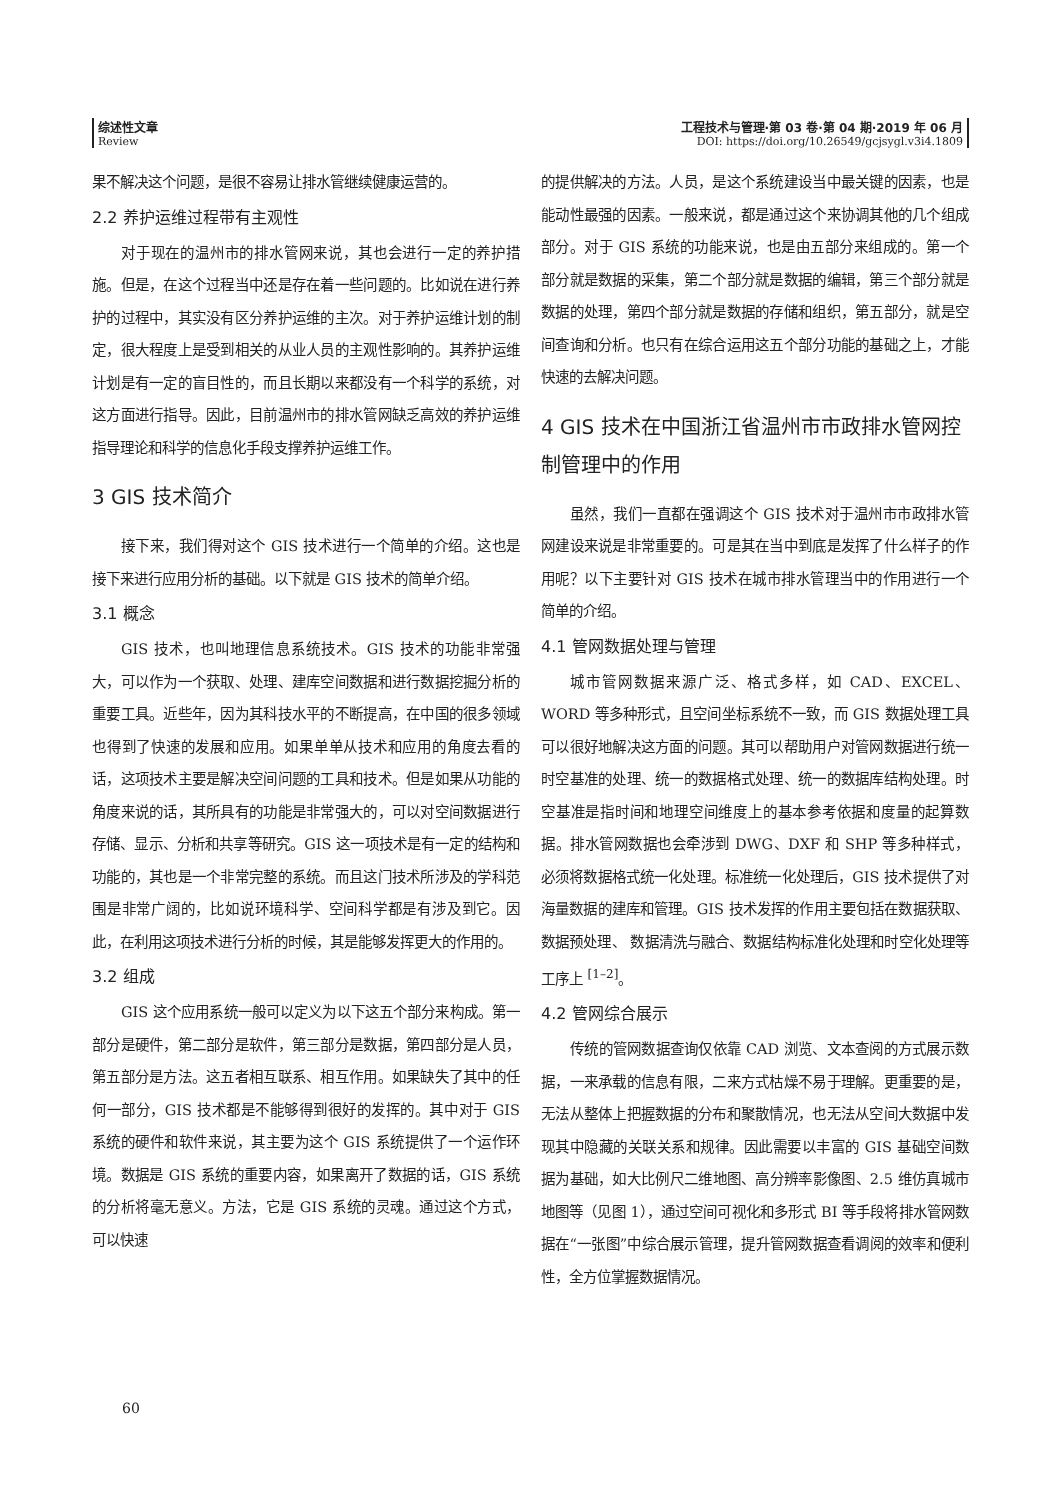综述性文章
Review
工程技术与管理·第 03 卷·第 04 期·2019 年 06 月
DOI: https://doi.org/10.26549/gcjsygl.v3i4.1809
果不解决这个问题，是很不容易让排水管继续健康运营的。
2.2 养护运维过程带有主观性
对于现在的温州市的排水管网来说，其也会进行一定的养护措施。但是，在这个过程当中还是存在着一些问题的。比如说在进行养护的过程中，其实没有区分养护运维的主次。对于养护运维计划的制定，很大程度上是受到相关的从业人员的主观性影响的。其养护运维计划是有一定的盲目性的，而且长期以来都没有一个科学的系统，对这方面进行指导。因此，目前温州市的排水管网缺乏高效的养护运维指导理论和科学的信息化手段支撑养护运维工作。
3 GIS 技术简介
接下来，我们得对这个 GIS 技术进行一个简单的介绍。这也是接下来进行应用分析的基础。以下就是 GIS 技术的简单介绍。
3.1 概念
GIS 技术，也叫地理信息系统技术。GIS 技术的功能非常强大，可以作为一个获取、处理、建库空间数据和进行数据挖掘分析的重要工具。近些年，因为其科技水平的不断提高，在中国的很多领域也得到了快速的发展和应用。如果单单从技术和应用的角度去看的话，这项技术主要是解决空间问题的工具和技术。但是如果从功能的角度来说的话，其所具有的功能是非常强大的，可以对空间数据进行存储、显示、分析和共享等研究。GIS 这一项技术是有一定的结构和功能的，其也是一个非常完整的系统。而且这门技术所涉及的学科范围是非常广阔的，比如说环境科学、空间科学都是有涉及到它。因此，在利用这项技术进行分析的时候，其是能够发挥更大的作用的。
3.2 组成
GIS 这个应用系统一般可以定义为以下这五个部分来构成。第一部分是硬件，第二部分是软件，第三部分是数据，第四部分是人员，第五部分是方法。这五者相互联系、相互作用。如果缺失了其中的任何一部分，GIS 技术都是不能够得到很好的发挥的。其中对于 GIS 系统的硬件和软件来说，其主要为这个 GIS 系统提供了一个运作环境。数据是 GIS 系统的重要内容，如果离开了数据的话，GIS 系统的分析将毫无意义。方法，它是 GIS 系统的灵魂。通过这个方式，可以快速
的提供解决的方法。人员，是这个系统建设当中最关键的因素，也是能动性最强的因素。一般来说，都是通过这个来协调其他的几个组成部分。对于 GIS 系统的功能来说，也是由五部分来组成的。第一个部分就是数据的采集，第二个部分就是数据的编辑，第三个部分就是数据的处理，第四个部分就是数据的存储和组织，第五部分，就是空间查询和分析。也只有在综合运用这五个部分功能的基础之上，才能快速的去解决问题。
4 GIS 技术在中国浙江省温州市市政排水管网控制管理中的作用
虽然，我们一直都在强调这个 GIS 技术对于温州市市政排水管网建设来说是非常重要的。可是其在当中到底是发挥了什么样子的作用呢？以下主要针对 GIS 技术在城市排水管理当中的作用进行一个简单的介绍。
4.1 管网数据处理与管理
城市管网数据来源广泛、格式多样，如 CAD、EXCEL、WORD 等多种形式，且空间坐标系统不一致，而 GIS 数据处理工具可以很好地解决这方面的问题。其可以帮助用户对管网数据进行统一时空基准的处理、统一的数据格式处理、统一的数据库结构处理。时空基准是指时间和地理空间维度上的基本参考依据和度量的起算数据。排水管网数据也会牵涉到 DWG、DXF 和 SHP 等多种样式，必须将数据格式统一化处理。标准统一化处理后，GIS 技术提供了对海量数据的建库和管理。GIS 技术发挥的作用主要包括在数据获取、数据预处理、 数据清洗与融合、数据结构标准化处理和时空化处理等工序上 <sup>[1–2]</sup>。
4.2 管网综合展示
传统的管网数据查询仅依靠 CAD 浏览、文本查阅的方式展示数据，一来承载的信息有限，二来方式枯燥不易于理解。更重要的是，无法从整体上把握数据的分布和聚散情况，也无法从空间大数据中发现其中隐藏的关联关系和规律。因此需要以丰富的 GIS 基础空间数据为基础，如大比例尺二维地图、高分辨率影像图、2.5 维仿真城市地图等（见图 1），通过空间可视化和多形式 BI 等手段将排水管网数据在“一张图”中综合展示管理，提升管网数据查看调阅的效率和便利性，全方位掌握数据情况。
60